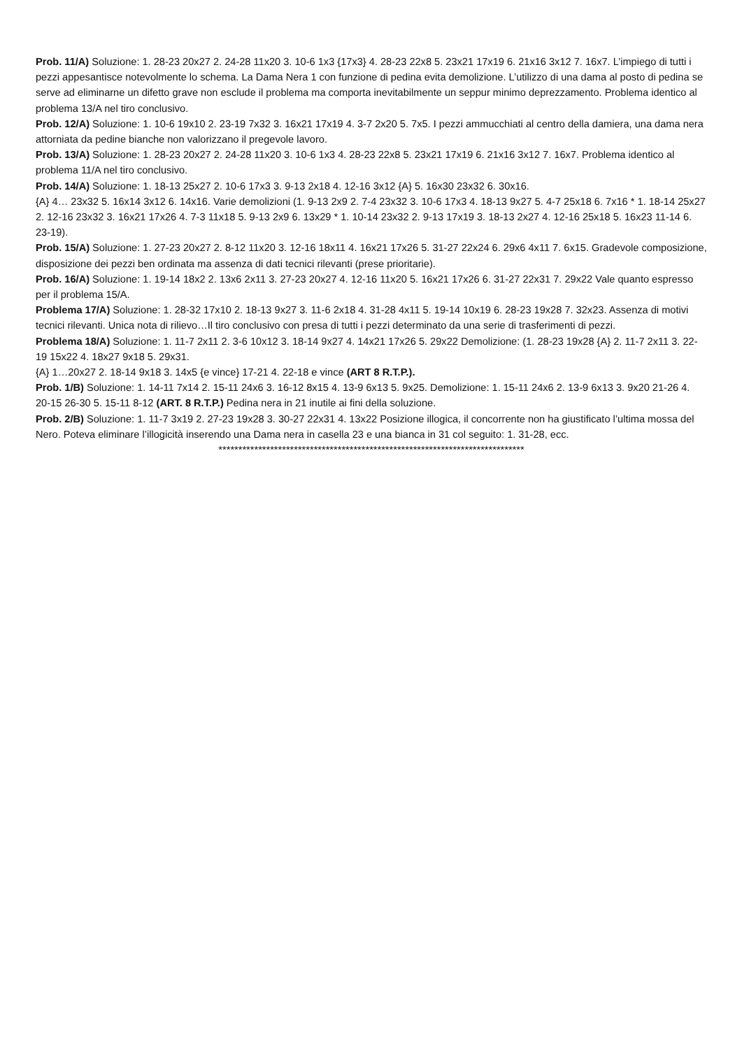Prob. 11/A) Soluzione: 1. 28-23 20x27 2. 24-28 11x20 3. 10-6 1x3 {17x3} 4. 28-23 22x8 5. 23x21 17x19 6. 21x16 3x12 7. 16x7. L’impiego di tutti i pezzi appesantisce notevolmente lo schema. La Dama Nera 1 con funzione di pedina evita demolizione. L’utilizzo di una dama al posto di pedina se serve ad eliminarne un difetto grave non esclude il problema ma comporta inevitabilmente un seppur minimo deprezzamento. Problema identico al problema 13/A nel tiro conclusivo.
Prob. 12/A) Soluzione: 1. 10-6 19x10 2. 23-19 7x32 3. 16x21 17x19 4. 3-7 2x20 5. 7x5. I pezzi ammucchiati al centro della damiera, una dama nera attorniata da pedine bianche non valorizzano il pregevole lavoro.
Prob. 13/A) Soluzione: 1. 28-23 20x27 2. 24-28 11x20 3. 10-6 1x3 4. 28-23 22x8 5. 23x21 17x19 6. 21x16 3x12 7. 16x7. Problema identico al problema 11/A nel tiro conclusivo.
Prob. 14/A) Soluzione: 1. 18-13 25x27 2. 10-6 17x3 3. 9-13 2x18 4. 12-16 3x12 {A} 5. 16x30 23x32 6. 30x16.
{A} 4… 23x32 5. 16x14 3x12 6. 14x16. Varie demolizioni (1. 9-13 2x9 2. 7-4 23x32 3. 10-6 17x3 4. 18-13 9x27 5. 4-7 25x18 6. 7x16 * 1. 18-14 25x27 2. 12-16 23x32 3. 16x21 17x26 4. 7-3 11x18 5. 9-13 2x9 6. 13x29 * 1. 10-14 23x32 2. 9-13 17x19 3. 18-13 2x27 4. 12-16 25x18 5. 16x23 11-14 6. 23-19).
Prob. 15/A) Soluzione: 1. 27-23 20x27 2. 8-12 11x20 3. 12-16 18x11 4. 16x21 17x26 5. 31-27 22x24 6. 29x6 4x11 7. 6x15. Gradevole composizione, disposizione dei pezzi ben ordinata ma assenza di dati tecnici rilevanti (prese prioritarie).
Prob. 16/A) Soluzione: 1. 19-14 18x2 2. 13x6 2x11 3. 27-23 20x27 4. 12-16 11x20 5. 16x21 17x26 6. 31-27 22x31 7. 29x22 Vale quanto espresso per il problema 15/A.
Problema 17/A) Soluzione: 1. 28-32 17x10 2. 18-13 9x27 3. 11-6 2x18 4. 31-28 4x11 5. 19-14 10x19 6. 28-23 19x28 7. 32x23. Assenza di motivi tecnici rilevanti. Unica nota di rilievo…Il tiro conclusivo con presa di tutti i pezzi determinato da una serie di trasferimenti di pezzi.
Problema 18/A) Soluzione: 1. 11-7 2x11 2. 3-6 10x12 3. 18-14 9x27 4. 14x21 17x26 5. 29x22 Demolizione: (1. 28-23 19x28 {A} 2. 11-7 2x11 3. 22-19 15x22 4. 18x27 9x18 5. 29x31.
{A} 1…20x27 2. 18-14 9x18 3. 14x5 {e vince} 17-21 4. 22-18 e vince (ART 8 R.T.P.).
Prob. 1/B) Soluzione: 1. 14-11 7x14 2. 15-11 24x6 3. 16-12 8x15 4. 13-9 6x13 5. 9x25. Demolizione: 1. 15-11 24x6 2. 13-9 6x13 3. 9x20 21-26 4. 20-15 26-30 5. 15-11 8-12 (ART. 8 R.T.P.) Pedina nera in 21 inutile ai fini della soluzione.
Prob. 2/B) Soluzione: 1. 11-7 3x19 2. 27-23 19x28 3. 30-27 22x31 4. 13x22 Posizione illogica, il concorrente non ha giustificato l’ultima mossa del Nero. Poteva eliminare l’illogicità inserendo una Dama nera in casella 23 e una bianca in 31 col seguito: 1. 31-28, ecc.
*****************************************************************************